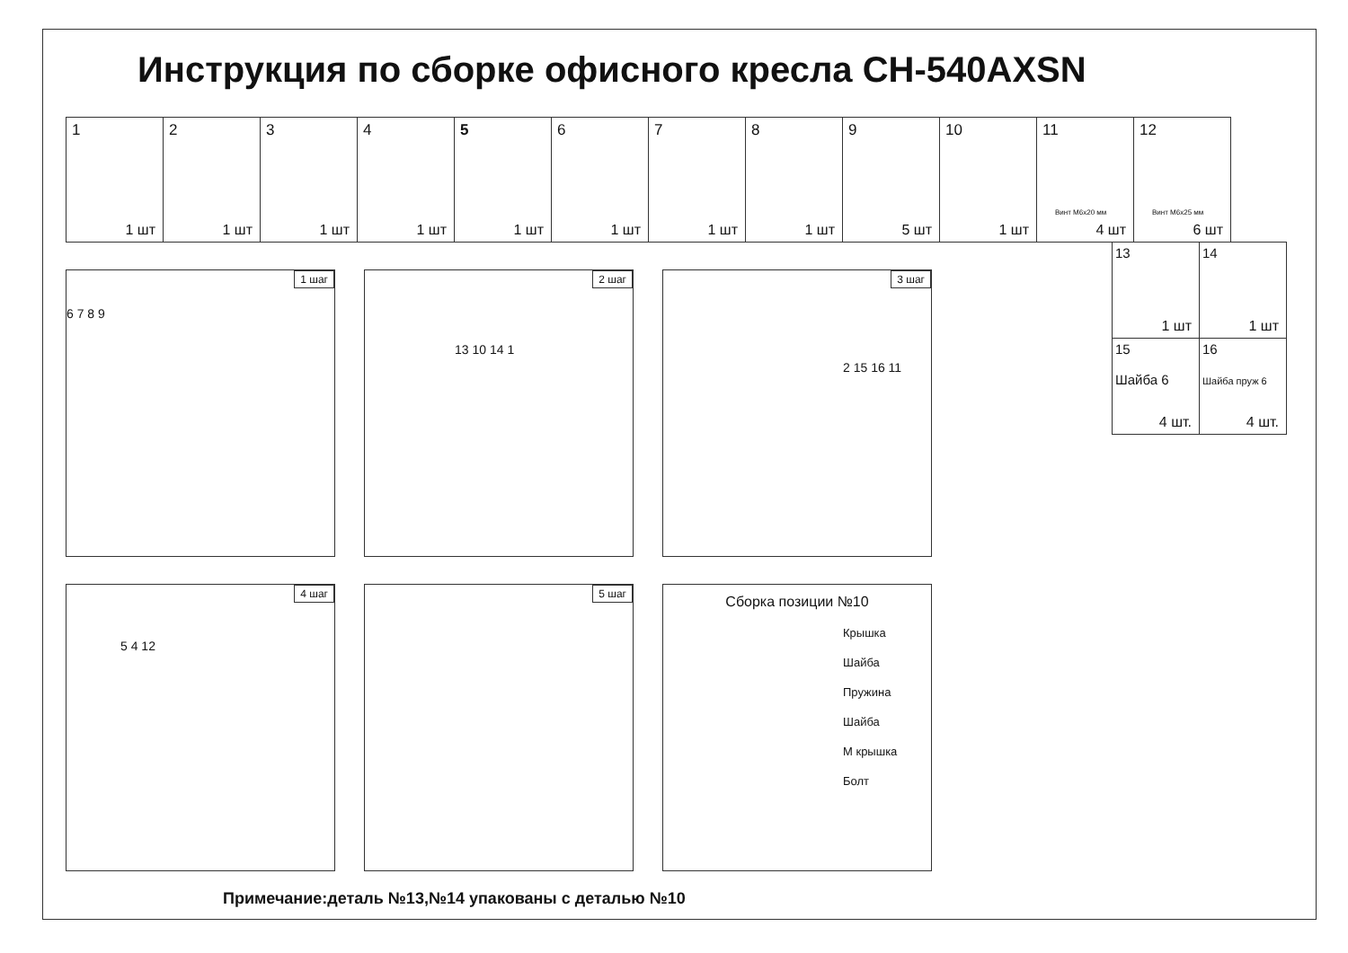Инструкция по сборке офисного кресла CH-540AXSN
| 1 1 шт | 2 1 шт | 3 1 шт | 4 1 шт | 5 1 шт | 6 1 шт | 7 1 шт | 8 1 шт | 9 5 шт | 10 1 шт | 11 Винт М6х20 мм 4 шт | 12 Винт М6х25 мм 6 шт |
| 13 1 шт | 14 1 шт |
| 15 Шайба 6 4 шт. | 16 Шайба пруж 6 4 шт. |
1 шаг
6 7 8 9
2 шаг
13 10 14 1
3 шаг
2 15 16 11
4 шаг
5 4 12
5 шаг
Сборка позиции №10
Крышка
Шайба
Пружина
Шайба
М крышка
Болт
Примечание:деталь №13,№14 упакованы с деталью №10